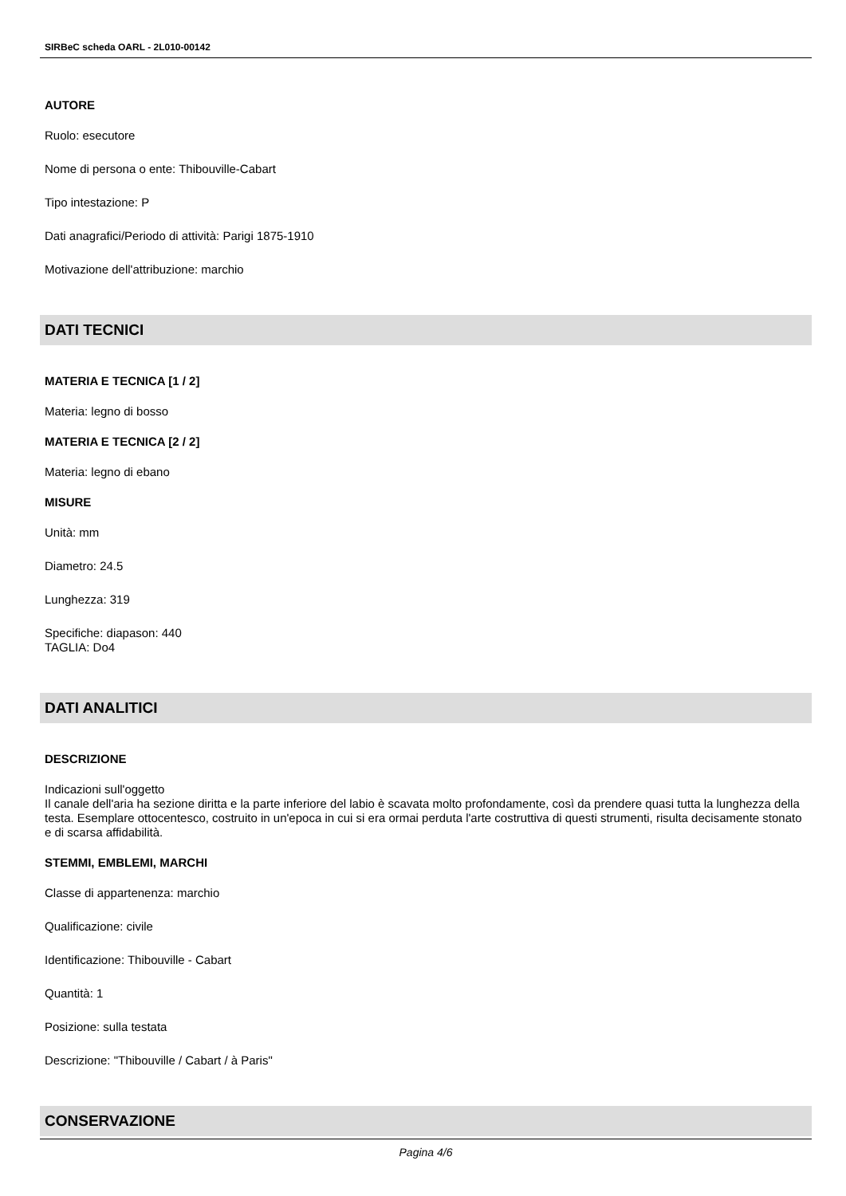SIRBeC scheda OARL - 2L010-00142
AUTORE
Ruolo: esecutore
Nome di persona o ente: Thibouville-Cabart
Tipo intestazione: P
Dati anagrafici/Periodo di attività: Parigi 1875-1910
Motivazione dell'attribuzione: marchio
DATI TECNICI
MATERIA E TECNICA [1 / 2]
Materia: legno di bosso
MATERIA E TECNICA [2 / 2]
Materia: legno di ebano
MISURE
Unità: mm
Diametro: 24.5
Lunghezza: 319
Specifiche: diapason: 440
TAGLIA: Do4
DATI ANALITICI
DESCRIZIONE
Indicazioni sull'oggetto
Il canale dell'aria ha sezione diritta e la parte inferiore del labio è scavata molto profondamente, così da prendere quasi tutta la lunghezza della testa. Esemplare ottocentesco, costruito in un'epoca in cui si era ormai perduta l'arte costruttiva di questi strumenti, risulta decisamente stonato e di scarsa affidabilità.
STEMMI, EMBLEMI, MARCHI
Classe di appartenenza: marchio
Qualificazione: civile
Identificazione: Thibouville - Cabart
Quantità: 1
Posizione: sulla testata
Descrizione: "Thibouville / Cabart / à Paris"
CONSERVAZIONE
Pagina 4/6